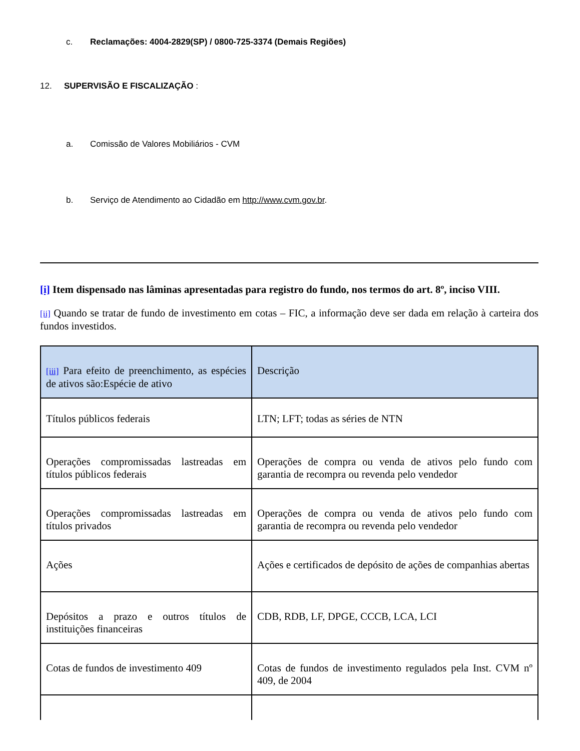c. Reclamações: 4004-2829(SP) / 0800-725-3374 (Demais Regiões)
12. SUPERVISÃO E FISCALIZAÇÃO :
a. Comissão de Valores Mobiliários - CVM
b. Serviço de Atendimento ao Cidadão em http://www.cvm.gov.br.
[i] Item dispensado nas lâminas apresentadas para registro do fundo, nos termos do art. 8º, inciso VIII.
[ii] Quando se tratar de fundo de investimento em cotas – FIC, a informação deve ser dada em relação à carteira dos fundos investidos.
| [iii] Para efeito de preenchimento, as espécies de ativos são:Espécie de ativo | Descrição |
| Títulos públicos federais | LTN; LFT; todas as séries de NTN |
| Operações compromissadas lastreadas em títulos públicos federais | Operações de compra ou venda de ativos pelo fundo com garantia de recompra ou revenda pelo vendedor |
| Operações compromissadas lastreadas em títulos privados | Operações de compra ou venda de ativos pelo fundo com garantia de recompra ou revenda pelo vendedor |
| Ações | Ações e certificados de depósito de ações de companhias abertas |
| Depósitos a prazo e outros títulos de instituições financeiras | CDB, RDB, LF, DPGE, CCCB, LCA, LCI |
| Cotas de fundos de investimento 409 | Cotas de fundos de investimento regulados pela Inst. CVM nº 409, de 2004 |